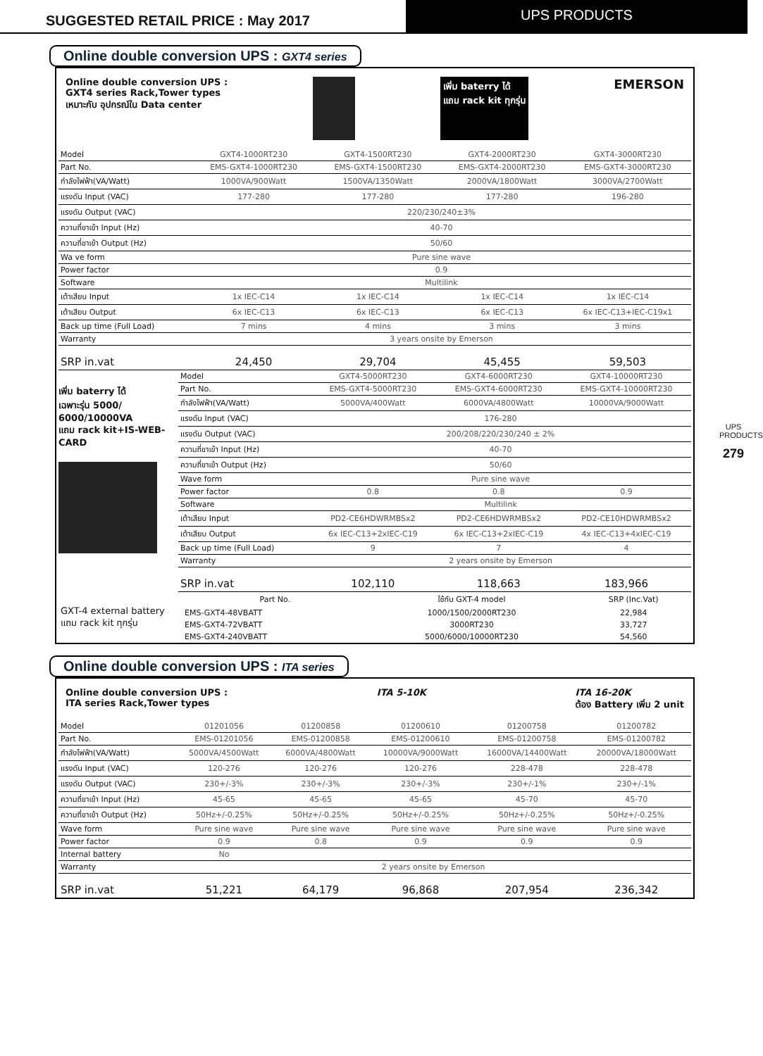SUGGESTED RETAIL PRICE : May 2017
UPS PRODUCTS
Online double conversion UPS : GXT4 series
Online double conversion UPS :
GXT4 series Rack,Tower types
เหมาะกับ อุปกรณ์ใน Data center
เพิ่ม baterry ได้
แถม rack kit ทุกรุ่น
EMERSON
| Model | GXT4-1000RT230 | GXT4-1500RT230 | GXT4-2000RT230 | GXT4-3000RT230 |
| --- | --- | --- | --- | --- |
| Part No. | EMS-GXT4-1000RT230 | EMS-GXT4-1500RT230 | EMS-GXT4-2000RT230 | EMS-GXT4-3000RT230 |
| กำลังไฟฟ้า(VA/Watt) | 1000VA/900Watt | 1500VA/1350Watt | 2000VA/1800Watt | 3000VA/2700Watt |
| แรงดัน Input (VAC) | 177-280 | 177-280 | 177-280 | 196-280 |
| แรงดัน Output (VAC) | 220/230/240±3% | | | |
| ความถี่ขาเข้า Input (Hz) | 40-70 | | | |
| ความถี่ขาเข้า Output (Hz) | 50/60 | | | |
| Wa ve form | Pure sine wave | | | |
| Power factor | 0.9 | | | |
| Software | Multilink | | | |
| เต้าเสียบ Input | 1x IEC-C14 | 1x IEC-C14 | 1x IEC-C14 | 1x IEC-C14 |
| เต้าเสียบ Output | 6x IEC-C13 | 6x IEC-C13 | 6x IEC-C13 | 6x IEC-C13+IEC-C19x1 |
| Back up time (Full Load) | 7 mins | 4 mins | 3 mins | 3 mins |
| Warranty | 3 years onsite by Emerson | | | |
| SRP in.vat | 24,450 | 29,704 | 45,455 | 59,503 |
เพิ่ม baterry ได้
เฉพาะรุ่น 5000/
6000/10000VA
แถม rack kit+IS-WEB-CARD
| Model | GXT4-5000RT230 | GXT4-6000RT230 | GXT4-10000RT230 |
| --- | --- | --- | --- |
| Part No. | EMS-GXT4-5000RT230 | EMS-GXT4-6000RT230 | EMS-GXT4-10000RT230 |
| กำลังไฟฟ้า(VA/Watt) | 5000VA/400Watt | 6000VA/4800Watt | 10000VA/9000Watt |
| แรงดัน Input (VAC) | 176-280 | | |
| แรงดัน Output (VAC) | 200/208/220/230/240 ± 2% | | |
| ความถี่ขาเข้า Input (Hz) | 40-70 | | |
| ความถี่ขาเข้า Output (Hz) | 50/60 | | |
| Wave form | Pure sine wave | | |
| Power factor | 0.8 | 0.8 | 0.9 |
| Software | Multilink | | |
| เต้าเสียบ Input | PD2-CE6HDWRMBSx2 | PD2-CE6HDWRMBSx2 | PD2-CE10HDWRMBSx2 |
| เต้าเสียบ Output | 6x IEC-C13+2xIEC-C19 | 6x IEC-C13+2xIEC-C19 | 4x IEC-C13+4xIEC-C19 |
| Back up time (Full Load) | 9 | 7 | 4 |
| Warranty | 2 years onsite by Emerson | | |
| SRP in.vat | 102,110 | 118,663 | 183,966 |
| GXT-4 external battery แถม rack kit ทุกรุ่น | Part No. | ใช้กับ GXT-4 model | SRP (Inc.Vat) |
| | EMS-GXT4-48VBATT | 1000/1500/2000RT230 | 22,984 |
| | EMS-GXT4-72VBATT | 3000RT230 | 33,727 |
| | EMS-GXT4-240VBATT | 5000/6000/10000RT230 | 54,560 |
Online double conversion UPS : ITA series
Online double conversion UPS :
ITA series Rack,Tower types
ITA 5-10K ITA 16-20K
ต้อง Battery เพิ่ม 2 unit
| Model | 01201056 | 01200858 | 01200610 | 01200758 | 01200782 |
| --- | --- | --- | --- | --- | --- |
| Part No. | EMS-01201056 | EMS-01200858 | EMS-01200610 | EMS-01200758 | EMS-01200782 |
| กำลังไฟฟ้า(VA/Watt) | 5000VA/4500Watt | 6000VA/4800Watt | 10000VA/9000Watt | 16000VA/14400Watt | 20000VA/18000Watt |
| แรงดัน Input (VAC) | 120-276 | 120-276 | 120-276 | 228-478 | 228-478 |
| แรงดัน Output (VAC) | 230+/-3% | 230+/-3% | 230+/-3% | 230+/-1% | 230+/-1% |
| ความถี่ขาเข้า Input (Hz) | 45-65 | 45-65 | 45-65 | 45-70 | 45-70 |
| ความถี่ขาเข้า Output (Hz) | 50Hz+/-0.25% | 50Hz+/-0.25% | 50Hz+/-0.25% | 50Hz+/-0.25% | 50Hz+/-0.25% |
| Wave form | Pure sine wave | Pure sine wave | Pure sine wave | Pure sine wave | Pure sine wave |
| Power factor | 0.9 | 0.8 | 0.9 | 0.9 | 0.9 |
| Internal battery | No | | | | |
| Warranty | 2 years onsite by Emerson | | | | |
| SRP in.vat | 51,221 | 64,179 | 96,868 | 207,954 | 236,342 |
UPS PRODUCTS
279